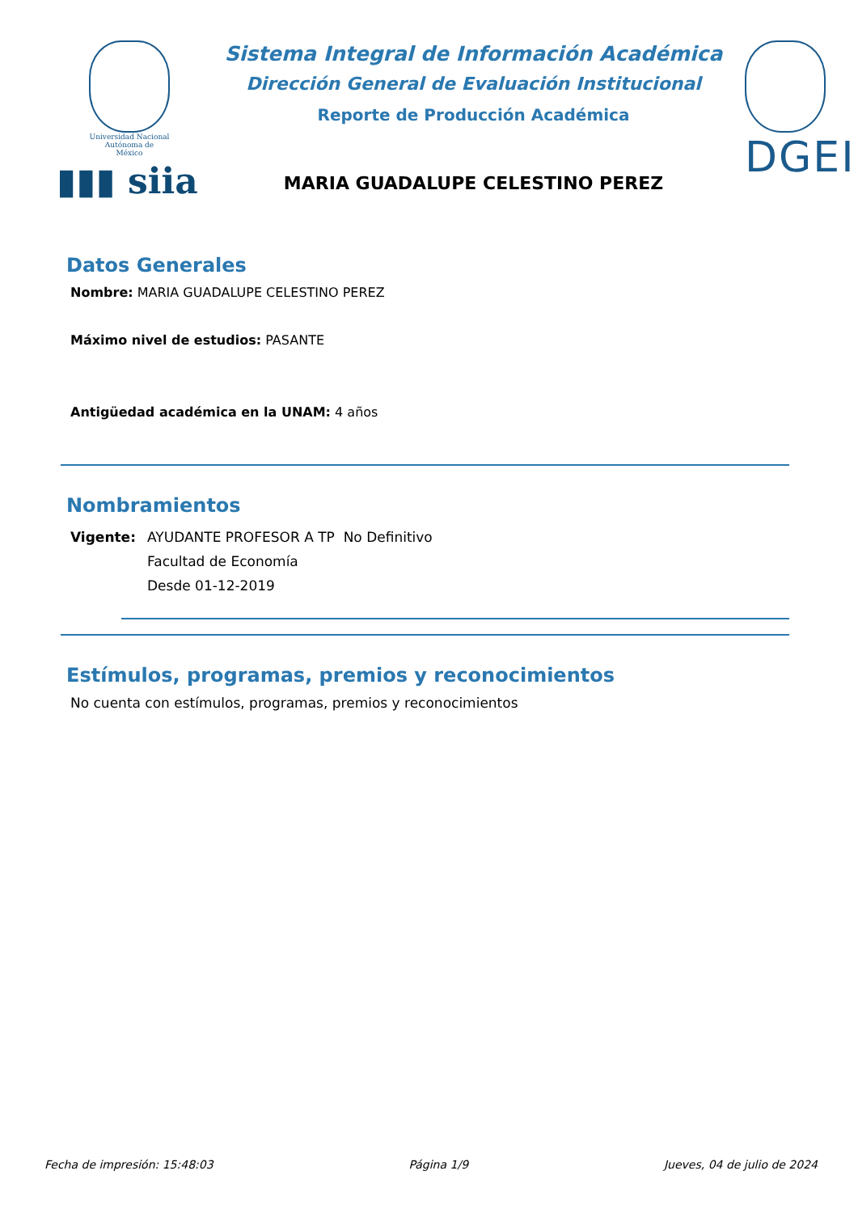Universidad Nacional
Autónoma de
México
▮▮▮ siia
Sistema Integral de Información Académica
Dirección General de Evaluación Institucional
Reporte de Producción Académica
MARIA GUADALUPE CELESTINO PEREZ
DGEI
Datos Generales
Nombre: MARIA GUADALUPE CELESTINO PEREZ
Máximo nivel de estudios: PASANTE
Antigüedad académica en la UNAM: 4 años
Nombramientos
Vigente: AYUDANTE PROFESOR A TP No Definitivo
Facultad de Economía
Desde 01-12-2019
Estímulos, programas, premios y reconocimientos
No cuenta con estímulos, programas, premios y reconocimientos
Fecha de impresión: 15:48:03 Página 1/9 Jueves, 04 de julio de 2024